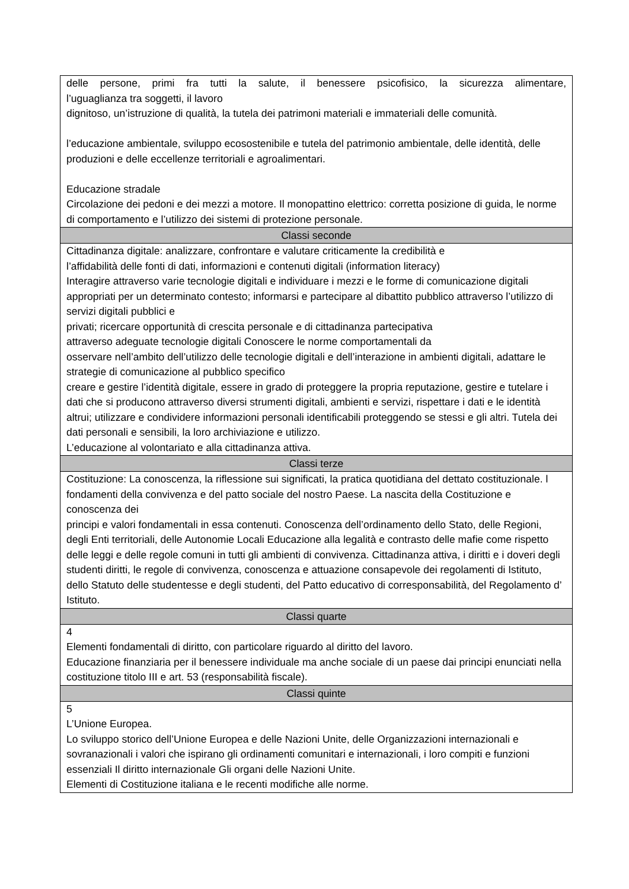| delle persone, primi fra tutti la salute, il benessere psicofisico, la sicurezza alimentare, l’uguaglianza tra soggetti, il lavoro dignitoso, un’istruzione di qualità, la tutela dei patrimoni materiali e immateriali delle comunità. l’educazione ambientale, sviluppo ecosostenibile e tutela del patrimonio ambientale, delle identità, delle produzioni e delle eccellenze territoriali e agroalimentari. Educazione stradale Circolazione dei pedoni e dei mezzi a motore. Il monopattino elettrico: corretta posizione di guida, le norme di comportamento e l’utilizzo dei sistemi di protezione personale. |
| Classi seconde |
| Cittadinanza digitale: analizzare, confrontare e valutare criticamente la credibilità e l’affidabilità delle fonti di dati, informazioni e contenuti digitali (information literacy) Interagire attraverso varie tecnologie digitali e individuare i mezzi e le forme di comunicazione digitali appropriati per un determinato contesto; informarsi e partecipare al dibattito pubblico attraverso l’utilizzo di servizi digitali pubblici e privati; ricercare opportunità di crescita personale e di cittadinanza partecipativa attraverso adeguate tecnologie digitali Conoscere le norme comportamentali da osservare nell’ambito dell’utilizzo delle tecnologie digitali e dell’interazione in ambienti digitali, adattare le strategie di comunicazione al pubblico specifico creare e gestire l’identità digitale, essere in grado di proteggere la propria reputazione, gestire e tutelare i dati che si producono attraverso diversi strumenti digitali, ambienti e servizi, rispettare i dati e le identità altrui; utilizzare e condividere informazioni personali identificabili proteggendo se stessi e gli altri. Tutela dei dati personali e sensibili, la loro archiviazione e utilizzo. L’educazione al volontariato e alla cittadinanza attiva. |
| Classi terze |
| Costituzione: La conoscenza, la riflessione sui significati, la pratica quotidiana del dettato costituzionale. l fondamenti della convivenza e del patto sociale del nostro Paese. La nascita della Costituzione e conoscenza dei principi e valori fondamentali in essa contenuti. Conoscenza dell’ordinamento dello Stato, delle Regioni, degli Enti territoriali, delle Autonomie Locali Educazione alla legalità e contrasto delle mafie come rispetto delle leggi e delle regole comuni in tutti gli ambienti di convivenza. Cittadinanza attiva, i diritti e i doveri degli studenti diritti, le regole di convivenza, conoscenza e attuazione consapevole dei regolamenti di Istituto, dello Statuto delle studentesse e degli studenti, del Patto educativo di corresponsabilità, del Regolamento d’ Istituto. |
| Classi quarte |
| 4 Elementi fondamentali di diritto, con particolare riguardo al diritto del lavoro. Educazione finanziaria per il benessere individuale ma anche sociale di un paese dai principi enunciati nella costituzione titolo III e art. 53 (responsabilità fiscale). |
| Classi quinte |
| 5 L’Unione Europea. Lo sviluppo storico dell’Unione Europea e delle Nazioni Unite, delle Organizzazioni internazionali e sovranazionali i valori che ispirano gli ordinamenti comunitari e internazionali, i loro compiti e funzioni essenziali Il diritto internazionale Gli organi delle Nazioni Unite. Elementi di Costituzione italiana e le recenti modifiche alle norme. |